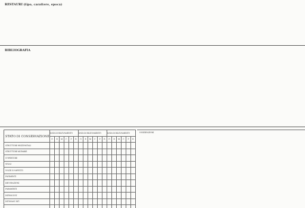RESTAURI (tipo, carattere, epoca)
BIBLIOGRAFIA
| STATO DI CONSERVAZIONE | DATA DI RILEVAMENTO | | | | | | DATA DI RILEVAMENTO | | | | | | DATA DI RILEVAMENTO | | | | | |
| --- | --- | --- | --- | --- | --- | --- | --- | --- | --- | --- | --- | --- | --- | --- | --- | --- | --- | --- |
| | O | B | M | C | P | R | O | B | M | C | P | R | O | B | M | C | P | R |
| STRUTTURE ORIZZONTALI | | | | | | | | | | | | | | | | | | |
| STRUTTURE MURARIE | | | | | | | | | | | | | | | | | | |
| COPERTURE | | | | | | | | | | | | | | | | | | |
| SOLAI | | | | | | | | | | | | | | | | | | |
| VOLTE E SOFFITTI | | | | | | | | | | | | | | | | | | |
| PAVIMENTI | | | | | | | | | | | | | | | | | | |
| DECORAZIONI | | | | | | | | | | | | | | | | | | |
| PARAMENTI | | | | | | | | | | | | | | | | | | |
| INFISSI EST. | | | | | | | | | | | | | | | | | | |
| INTONACI INT. | | | | | | | | | | | | | | | | | | |
OSSERVAZIONI